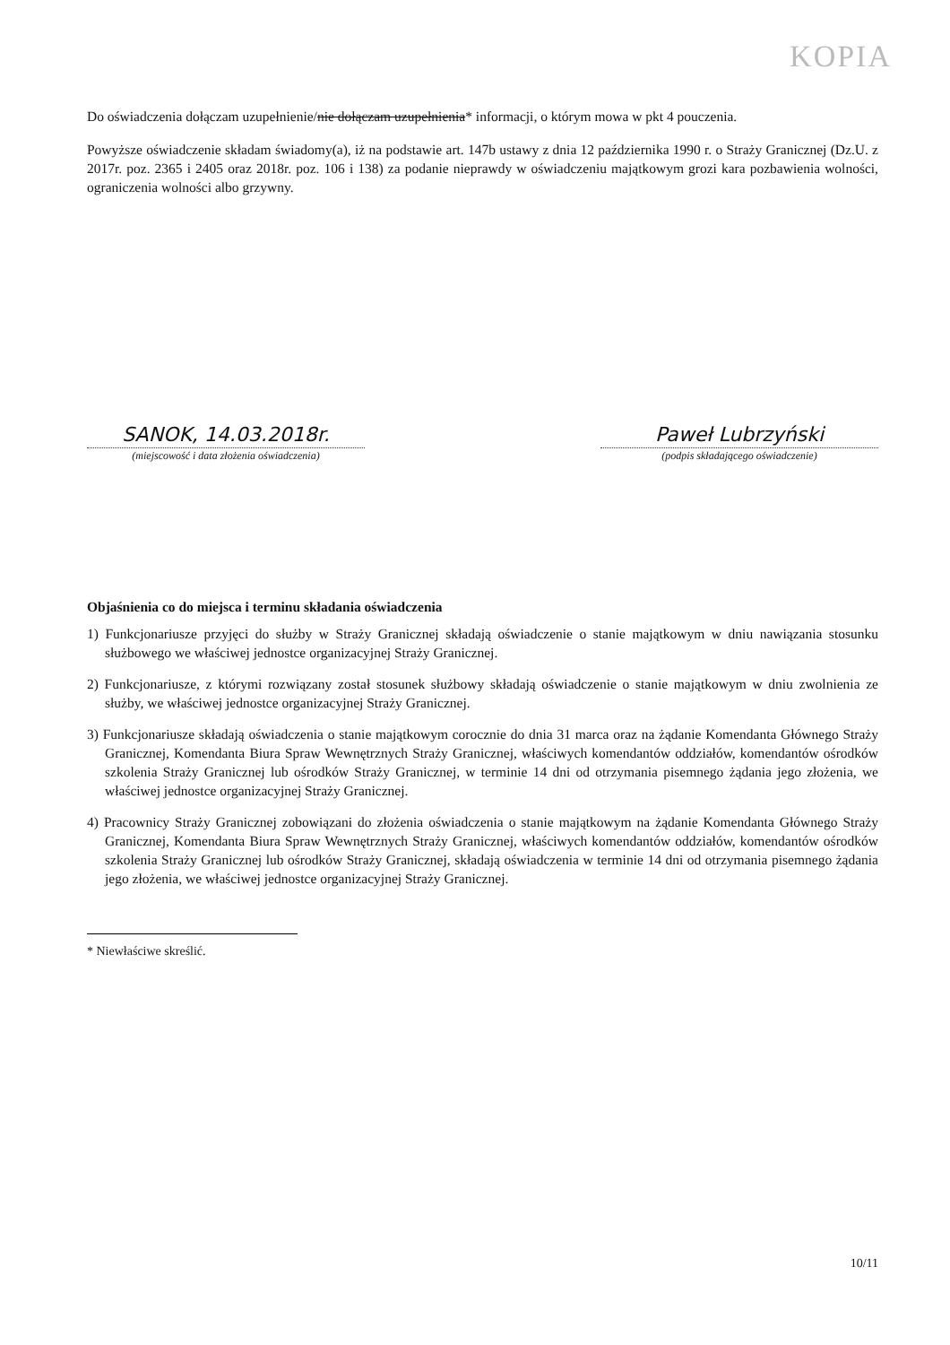KOPIA
Do oświadczenia dołączam uzupełnienie/nie dołączam uzupełnienia* informacji, o którym mowa w pkt 4 pouczenia.
Powyższe oświadczenie składam świadomy(a), iż na podstawie art. 147b ustawy z dnia 12 października 1990 r. o Straży Granicznej (Dz.U. z 2017r. poz. 2365 i 2405 oraz 2018r. poz. 106 i 138) za podanie nieprawdy w oświadczeniu majątkowym grozi kara pozbawienia wolności, ograniczenia wolności albo grzywny.
SANOK, 14.03.2018r.
(miejscowość i data złożenia oświadczenia)
Paweł Lubrzyński
(podpis składającego oświadczenie)
Objaśnienia co do miejsca i terminu składania oświadczenia
1) Funkcjonariusze przyjęci do służby w Straży Granicznej składają oświadczenie o stanie majątkowym w dniu nawiązania stosunku służbowego we właściwej jednostce organizacyjnej Straży Granicznej.
2) Funkcjonariusze, z którymi rozwiązany został stosunek służbowy składają oświadczenie o stanie majątkowym w dniu zwolnienia ze służby, we właściwej jednostce organizacyjnej Straży Granicznej.
3) Funkcjonariusze składają oświadczenia o stanie majątkowym corocznie do dnia 31 marca oraz na żądanie Komendanta Głównego Straży Granicznej, Komendanta Biura Spraw Wewnętrznych Straży Granicznej, właściwych komendantów oddziałów, komendantów ośrodków szkolenia Straży Granicznej lub ośrodków Straży Granicznej, w terminie 14 dni od otrzymania pisemnego żądania jego złożenia, we właściwej jednostce organizacyjnej Straży Granicznej.
4) Pracownicy Straży Granicznej zobowiązani do złożenia oświadczenia o stanie majątkowym na żądanie Komendanta Głównego Straży Granicznej, Komendanta Biura Spraw Wewnętrznych Straży Granicznej, właściwych komendantów oddziałów, komendantów ośrodków szkolenia Straży Granicznej lub ośrodków Straży Granicznej, składają oświadczenia w terminie 14 dni od otrzymania pisemnego żądania jego złożenia, we właściwej jednostce organizacyjnej Straży Granicznej.
* Niewłaściwe skreślić.
10/11